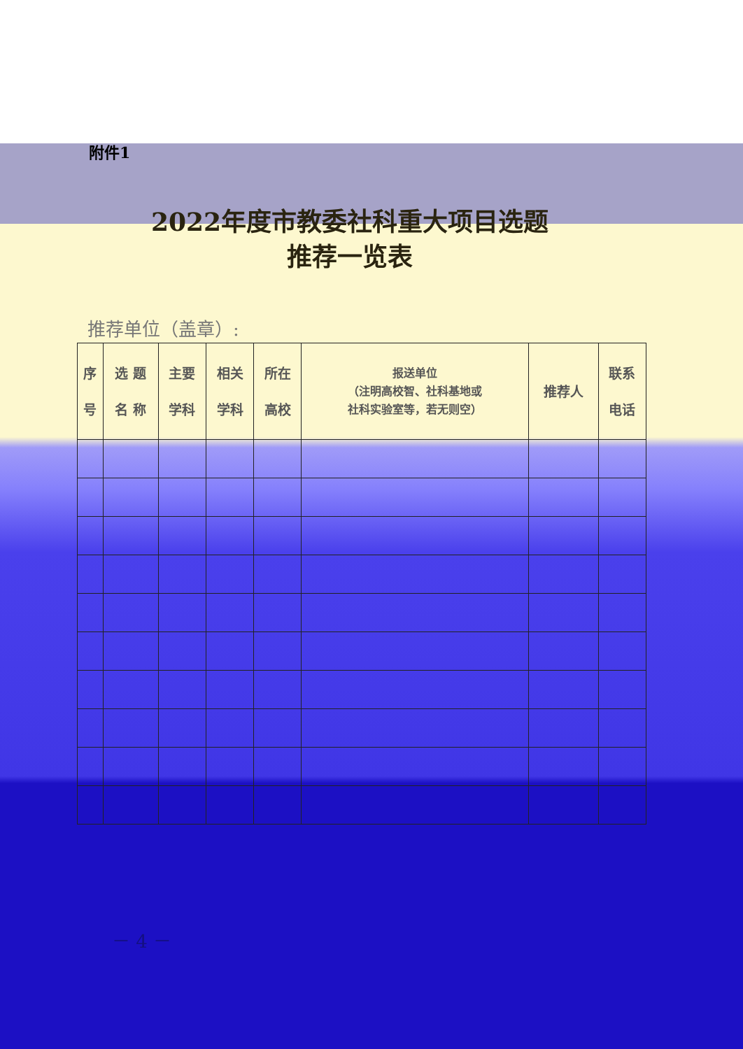附件1
2022年度市教委社科重大项目选题
推荐一览表
推荐单位（盖章）:
| 序 号 | 选 题 名 称 | 主要 学科 | 相关 学科 | 所在 高校 | 报送单位 （注明高校智、社科基地或 社科实验室等，若无则空） | 推荐人 | 联系 电话 |
| --- | --- | --- | --- | --- | --- | --- | --- |
－ 4 －